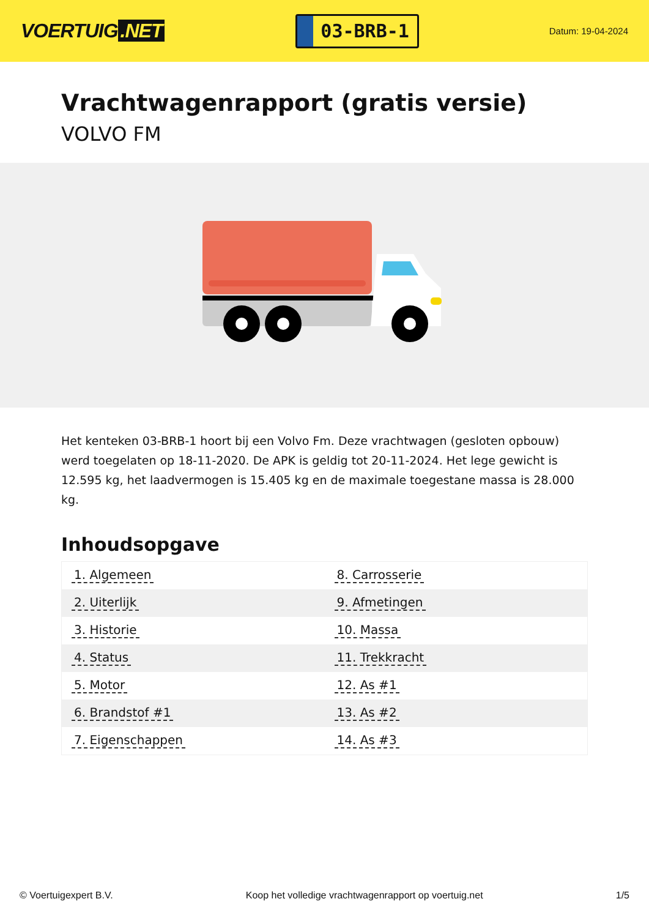VOERTUIG.NET
03-BRB-1
Datum: 19-04-2024
Vrachtwagenrapport (gratis versie)
VOLVO FM
Het kenteken 03-BRB-1 hoort bij een Volvo Fm. Deze vrachtwagen (gesloten opbouw) werd toegelaten op 18-11-2020. De APK is geldig tot 20-11-2024. Het lege gewicht is 12.595 kg, het laadvermogen is 15.405 kg en de maximale toegestane massa is 28.000 kg.
Inhoudsopgave
| 1. Algemeen | 8. Carrosserie |
| 2. Uiterlijk | 9. Afmetingen |
| 3. Historie | 10. Massa |
| 4. Status | 11. Trekkracht |
| 5. Motor | 12. As #1 |
| 6. Brandstof #1 | 13. As #2 |
| 7. Eigenschappen | 14. As #3 |
© Voertuigexpert B.V. Koop het volledige vrachtwagenrapport op voertuig.net 1/5